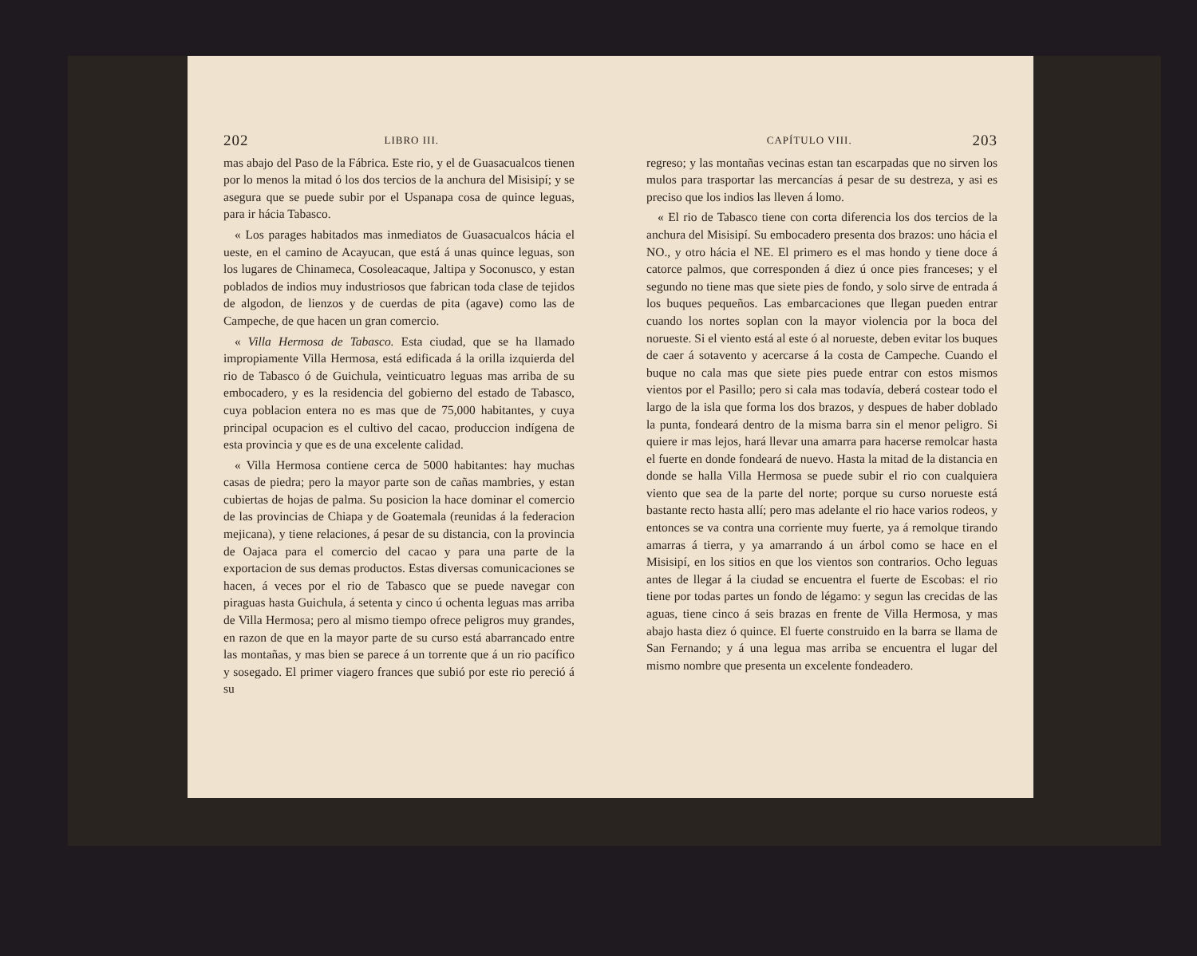202 LIBRO III.
mas abajo del Paso de la Fábrica. Este rio, y el de Guasacualcos tienen por lo menos la mitad ó los dos tercios de la anchura del Misisipí; y se asegura que se puede subir por el Uspanapa cosa de quince leguas, para ir hácia Tabasco.
« Los parages habitados mas inmediatos de Guasacualcos hácia el ueste, en el camino de Acayucan, que está á unas quince leguas, son los lugares de Chinameca, Cosoleacaque, Jaltipa y Soconusco, y estan poblados de indios muy industriosos que fabrican toda clase de tejidos de algodon, de lienzos y de cuerdas de pita (agave) como las de Campeche, de que hacen un gran comercio.
« Villa Hermosa de Tabasco. Esta ciudad, que se ha llamado impropiamente Villa Hermosa, está edificada á la orilla izquierda del rio de Tabasco ó de Guichula, veinticuatro leguas mas arriba de su embocadero, y es la residencia del gobierno del estado de Tabasco, cuya poblacion entera no es mas que de 75,000 habitantes, y cuya principal ocupacion es el cultivo del cacao, produccion indígena de esta provincia y que es de una excelente calidad.
« Villa Hermosa contiene cerca de 5000 habitantes: hay muchas casas de piedra; pero la mayor parte son de cañas mambries, y estan cubiertas de hojas de palma. Su posicion la hace dominar el comercio de las provincias de Chiapa y de Goatemala (reunidas á la federacion mejicana), y tiene relaciones, á pesar de su distancia, con la provincia de Oajaca para el comercio del cacao y para una parte de la exportacion de sus demas productos. Estas diversas comunicaciones se hacen, á veces por el rio de Tabasco que se puede navegar con piraguas hasta Guichula, á setenta y cinco ú ochenta leguas mas arriba de Villa Hermosa; pero al mismo tiempo ofrece peligros muy grandes, en razon de que en la mayor parte de su curso está abarrancado entre las montañas, y mas bien se parece á un torrente que á un rio pacífico y sosegado. El primer viagero frances que subió por este rio pereció á su
CAPÍTULO VIII. 203
regreso; y las montañas vecinas estan tan escarpadas que no sirven los mulos para trasportar las mercancías á pesar de su destreza, y asi es preciso que los indios las lleven á lomo.
« El rio de Tabasco tiene con corta diferencia los dos tercios de la anchura del Misisipí. Su embocadero presenta dos brazos: uno hácia el NO., y otro hácia el NE. El primero es el mas hondo y tiene doce á catorce palmos, que corresponden á diez ú once pies franceses; y el segundo no tiene mas que siete pies de fondo, y solo sirve de entrada á los buques pequeños. Las embarcaciones que llegan pueden entrar cuando los nortes soplan con la mayor violencia por la boca del norueste. Si el viento está al este ó al norueste, deben evitar los buques de caer á sotavento y acercarse á la costa de Campeche. Cuando el buque no cala mas que siete pies puede entrar con estos mismos vientos por el Pasillo; pero si cala mas todavía, deberá costear todo el largo de la isla que forma los dos brazos, y despues de haber doblado la punta, fondeará dentro de la misma barra sin el menor peligro. Si quiere ir mas lejos, hará llevar una amarra para hacerse remolcar hasta el fuerte en donde fondeará de nuevo. Hasta la mitad de la distancia en donde se halla Villa Hermosa se puede subir el rio con cualquiera viento que sea de la parte del norte; porque su curso norueste está bastante recto hasta allí; pero mas adelante el rio hace varios rodeos, y entonces se va contra una corriente muy fuerte, ya á remolque tirando amarras á tierra, y ya amarrando á un árbol como se hace en el Misisipí, en los sitios en que los vientos son contrarios. Ocho leguas antes de llegar á la ciudad se encuentra el fuerte de Escobas: el rio tiene por todas partes un fondo de légamo: y segun las crecidas de las aguas, tiene cinco á seis brazas en frente de Villa Hermosa, y mas abajo hasta diez ó quince. El fuerte construido en la barra se llama de San Fernando; y á una legua mas arriba se encuentra el lugar del mismo nombre que presenta un excelente fondeadero.